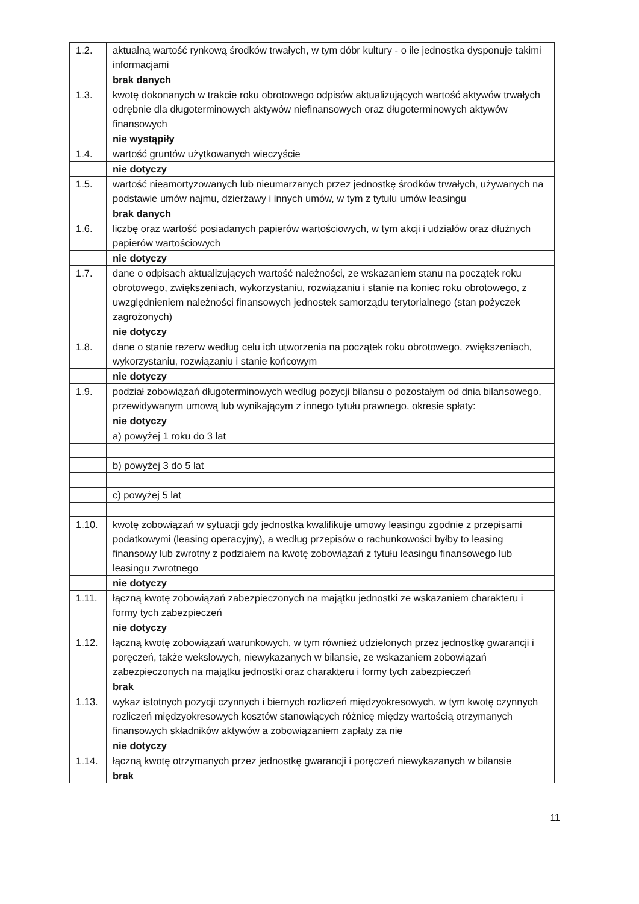| 1.2. | aktualną wartość rynkową środków trwałych, w tym dóbr kultury - o ile jednostka dysponuje takimi informacjami |
| | brak danych |
| 1.3. | kwotę dokonanych w trakcie roku obrotowego odpisów aktualizujących wartość aktywów trwałych odrębnie dla długoterminowych aktywów niefinansowych oraz długoterminowych aktywów finansowych |
| | nie wystąpiły |
| 1.4. | wartość gruntów użytkowanych wieczyście |
| | nie dotyczy |
| 1.5. | wartość nieamortyzowanych lub nieumarzanych przez jednostkę środków trwałych, używanych na podstawie umów najmu, dzierżawy i innych umów, w tym z tytułu umów leasingu |
| | brak danych |
| 1.6. | liczbę oraz wartość posiadanych papierów wartościowych, w tym akcji i udziałów oraz dłużnych papierów wartościowych |
| | nie dotyczy |
| 1.7. | dane o odpisach aktualizujących wartość należności, ze wskazaniem stanu na początek roku obrotowego, zwiększeniach, wykorzystaniu, rozwiązaniu i stanie na koniec roku obrotowego, z uwzględnieniem należności finansowych jednostek samorządu terytorialnego (stan pożyczek zagrożonych) |
| | nie dotyczy |
| 1.8. | dane o stanie rezerw według celu ich utworzenia na początek roku obrotowego, zwiększeniach, wykorzystaniu, rozwiązaniu i stanie końcowym |
| | nie dotyczy |
| 1.9. | podział zobowiązań długoterminowych według pozycji bilansu o pozostałym od dnia bilansowego, przewidywanym umową lub wynikającym z innego tytułu prawnego, okresie spłaty: |
| | nie dotyczy |
| | a) powyżej 1 roku do 3 lat |
| | b) powyżej 3 do 5 lat |
| | c) powyżej 5 lat |
| 1.10. | kwotę zobowiązań w sytuacji gdy jednostka kwalifikuje umowy leasingu zgodnie z przepisami podatkowymi (leasing operacyjny), a według przepisów o rachunkowości byłby to leasing finansowy lub zwrotny z podziałem na kwotę zobowiązań z tytułu leasingu finansowego lub leasingu zwrotnego |
| | nie dotyczy |
| 1.11. | łączną kwotę zobowiązań zabezpieczonych na majątku jednostki ze wskazaniem charakteru i formy tych zabezpieczeń |
| | nie dotyczy |
| 1.12. | łączną kwotę zobowiązań warunkowych, w tym również udzielonych przez jednostkę gwarancji i poręczeń, także wekslowych, niewykazanych w bilansie, ze wskazaniem zobowiązań zabezpieczonych na majątku jednostki oraz charakteru i formy tych zabezpieczeń |
| | brak |
| 1.13. | wykaz istotnych pozycji czynnych i biernych rozliczeń międzyokresowych, w tym kwotę czynnych rozliczeń międzyokresowych kosztów stanowiących różnicę między wartością otrzymanych finansowych składników aktywów a zobowiązaniem zapłaty za nie |
| | nie dotyczy |
| 1.14. | łączną kwotę otrzymanych przez jednostkę gwarancji i poręczeń niewykazanych w bilansie |
| | brak |
11